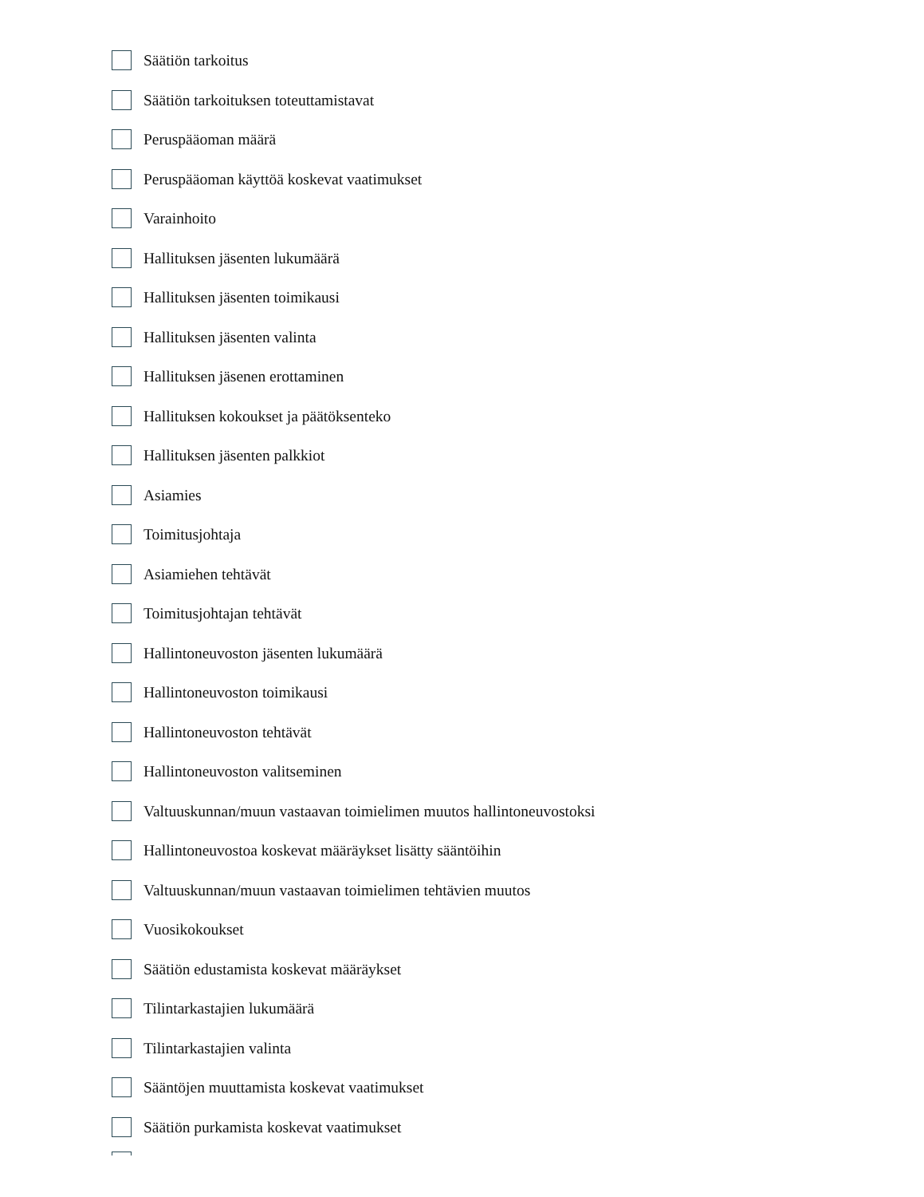Säätiön tarkoitus
Säätiön tarkoituksen toteuttamistavat
Peruspääoman määrä
Peruspääoman käyttöä koskevat vaatimukset
Varainhoito
Hallituksen jäsenten lukumäärä
Hallituksen jäsenten toimikausi
Hallituksen jäsenten valinta
Hallituksen jäsenen erottaminen
Hallituksen kokoukset ja päätöksenteko
Hallituksen jäsenten palkkiot
Asiamies
Toimitusjohtaja
Asiamiehen tehtävät
Toimitusjohtajan tehtävät
Hallintoneuvoston jäsenten lukumäärä
Hallintoneuvoston toimikausi
Hallintoneuvoston tehtävät
Hallintoneuvoston valitseminen
Valtuuskunnan/muun vastaavan toimielimen muutos hallintoneuvostoksi
Hallintoneuvostoa koskevat määräykset lisätty sääntöihin
Valtuuskunnan/muun vastaavan toimielimen tehtävien muutos
Vuosikokoukset
Säätiön edustamista koskevat määräykset
Tilintarkastajien lukumäärä
Tilintarkastajien valinta
Sääntöjen muuttamista koskevat vaatimukset
Säätiön purkamista koskevat vaatimukset